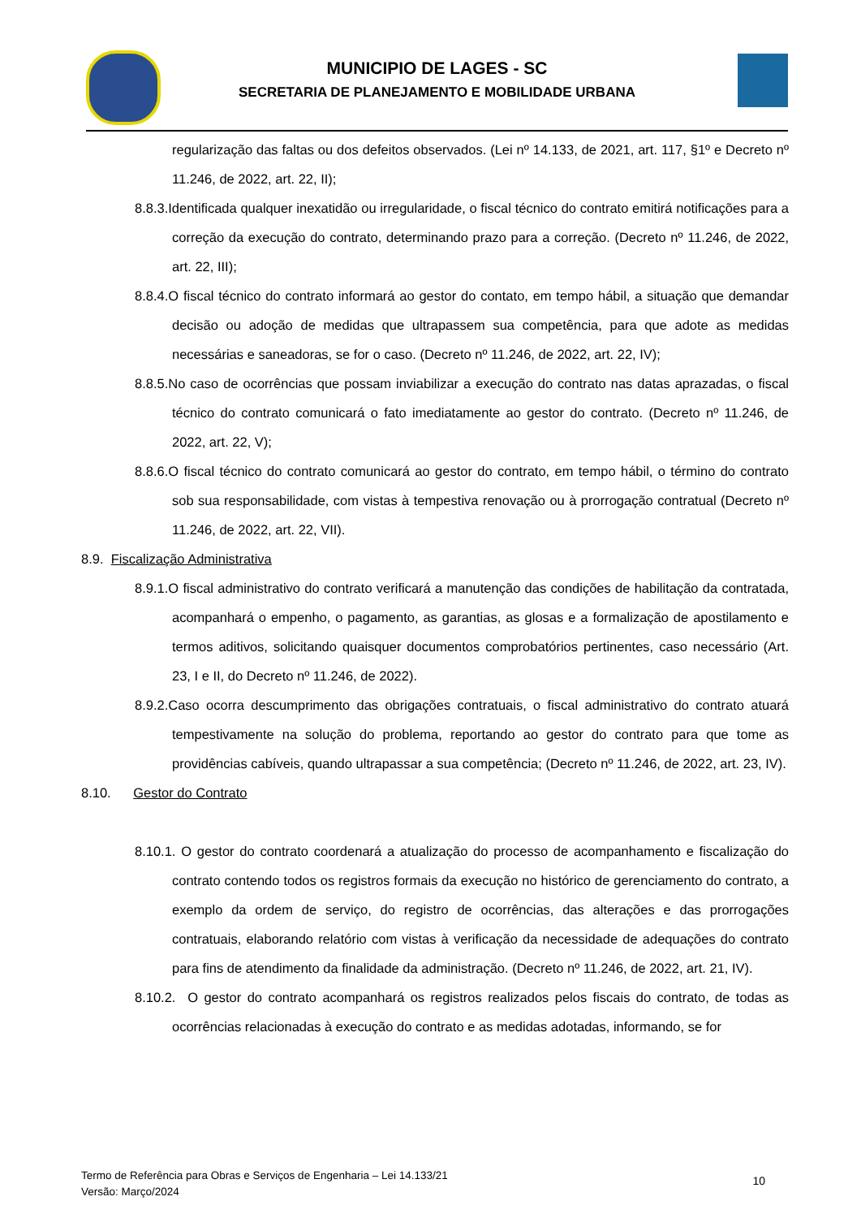MUNICIPIO DE LAGES - SC
SECRETARIA DE PLANEJAMENTO E MOBILIDADE URBANA
regularização das faltas ou dos defeitos observados. (Lei nº 14.133, de 2021, art. 117, §1º e Decreto nº 11.246, de 2022, art. 22, II);
8.8.3.Identificada qualquer inexatidão ou irregularidade, o fiscal técnico do contrato emitirá notificações para a correção da execução do contrato, determinando prazo para a correção. (Decreto nº 11.246, de 2022, art. 22, III);
8.8.4.O fiscal técnico do contrato informará ao gestor do contato, em tempo hábil, a situação que demandar decisão ou adoção de medidas que ultrapassem sua competência, para que adote as medidas necessárias e saneadoras, se for o caso. (Decreto nº 11.246, de 2022, art. 22, IV);
8.8.5.No caso de ocorrências que possam inviabilizar a execução do contrato nas datas aprazadas, o fiscal técnico do contrato comunicará o fato imediatamente ao gestor do contrato. (Decreto nº 11.246, de 2022, art. 22, V);
8.8.6.O fiscal técnico do contrato comunicará ao gestor do contrato, em tempo hábil, o término do contrato sob sua responsabilidade, com vistas à tempestiva renovação ou à prorrogação contratual (Decreto nº 11.246, de 2022, art. 22, VII).
8.9. Fiscalização Administrativa
8.9.1.O fiscal administrativo do contrato verificará a manutenção das condições de habilitação da contratada, acompanhará o empenho, o pagamento, as garantias, as glosas e a formalização de apostilamento e termos aditivos, solicitando quaisquer documentos comprobatórios pertinentes, caso necessário (Art. 23, I e II, do Decreto nº 11.246, de 2022).
8.9.2.Caso ocorra descumprimento das obrigações contratuais, o fiscal administrativo do contrato atuará tempestivamente na solução do problema, reportando ao gestor do contrato para que tome as providências cabíveis, quando ultrapassar a sua competência; (Decreto nº 11.246, de 2022, art. 23, IV).
8.10. Gestor do Contrato
8.10.1. O gestor do contrato coordenará a atualização do processo de acompanhamento e fiscalização do contrato contendo todos os registros formais da execução no histórico de gerenciamento do contrato, a exemplo da ordem de serviço, do registro de ocorrências, das alterações e das prorrogações contratuais, elaborando relatório com vistas à verificação da necessidade de adequações do contrato para fins de atendimento da finalidade da administração. (Decreto nº 11.246, de 2022, art. 21, IV).
8.10.2. O gestor do contrato acompanhará os registros realizados pelos fiscais do contrato, de todas as ocorrências relacionadas à execução do contrato e as medidas adotadas, informando, se for
Termo de Referência para Obras e Serviços de Engenharia – Lei 14.133/21
Versão: Março/2024
10